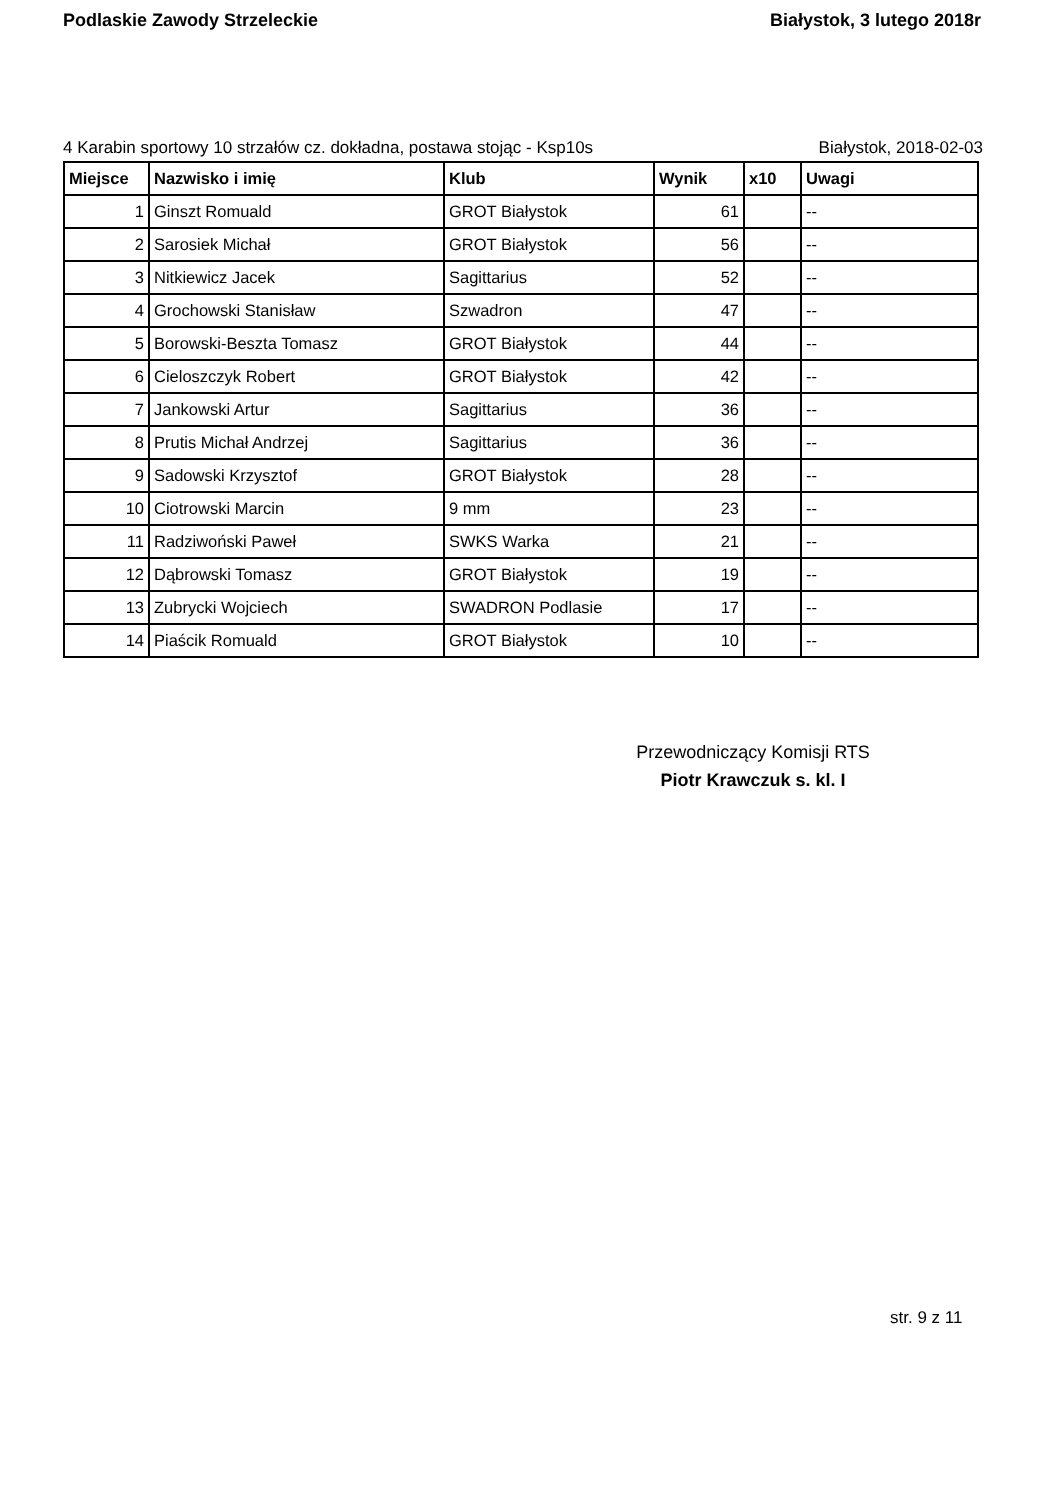Podlaskie Zawody Strzeleckie Białystok, 3 lutego 2018r
4 Karabin sportowy 10 strzałów cz. dokładna, postawa stojąc - Ksp10s Białystok, 2018-02-03
| Miejsce | Nazwisko i imię | Klub | Wynik | x10 | Uwagi |
| --- | --- | --- | --- | --- | --- |
| 1 | Ginszt Romuald | GROT Białystok | 61 | | -- |
| 2 | Sarosiek Michał | GROT Białystok | 56 | | -- |
| 3 | Nitkiewicz Jacek | Sagittarius | 52 | | -- |
| 4 | Grochowski Stanisław | Szwadron | 47 | | -- |
| 5 | Borowski-Beszta Tomasz | GROT Białystok | 44 | | -- |
| 6 | Cieloszczyk Robert | GROT Białystok | 42 | | -- |
| 7 | Jankowski Artur | Sagittarius | 36 | | -- |
| 8 | Prutis Michał Andrzej | Sagittarius | 36 | | -- |
| 9 | Sadowski Krzysztof | GROT Białystok | 28 | | -- |
| 10 | Ciotrowski Marcin | 9 mm | 23 | | -- |
| 11 | Radziwoński Paweł | SWKS Warka | 21 | | -- |
| 12 | Dąbrowski Tomasz | GROT Białystok | 19 | | -- |
| 13 | Zubrycki Wojciech | SWADRON Podlasie | 17 | | -- |
| 14 | Piaścik Romuald | GROT Białystok | 10 | | -- |
Przewodniczący Komisji RTS
Piotr Krawczuk s. kl. I
str. 9 z 11